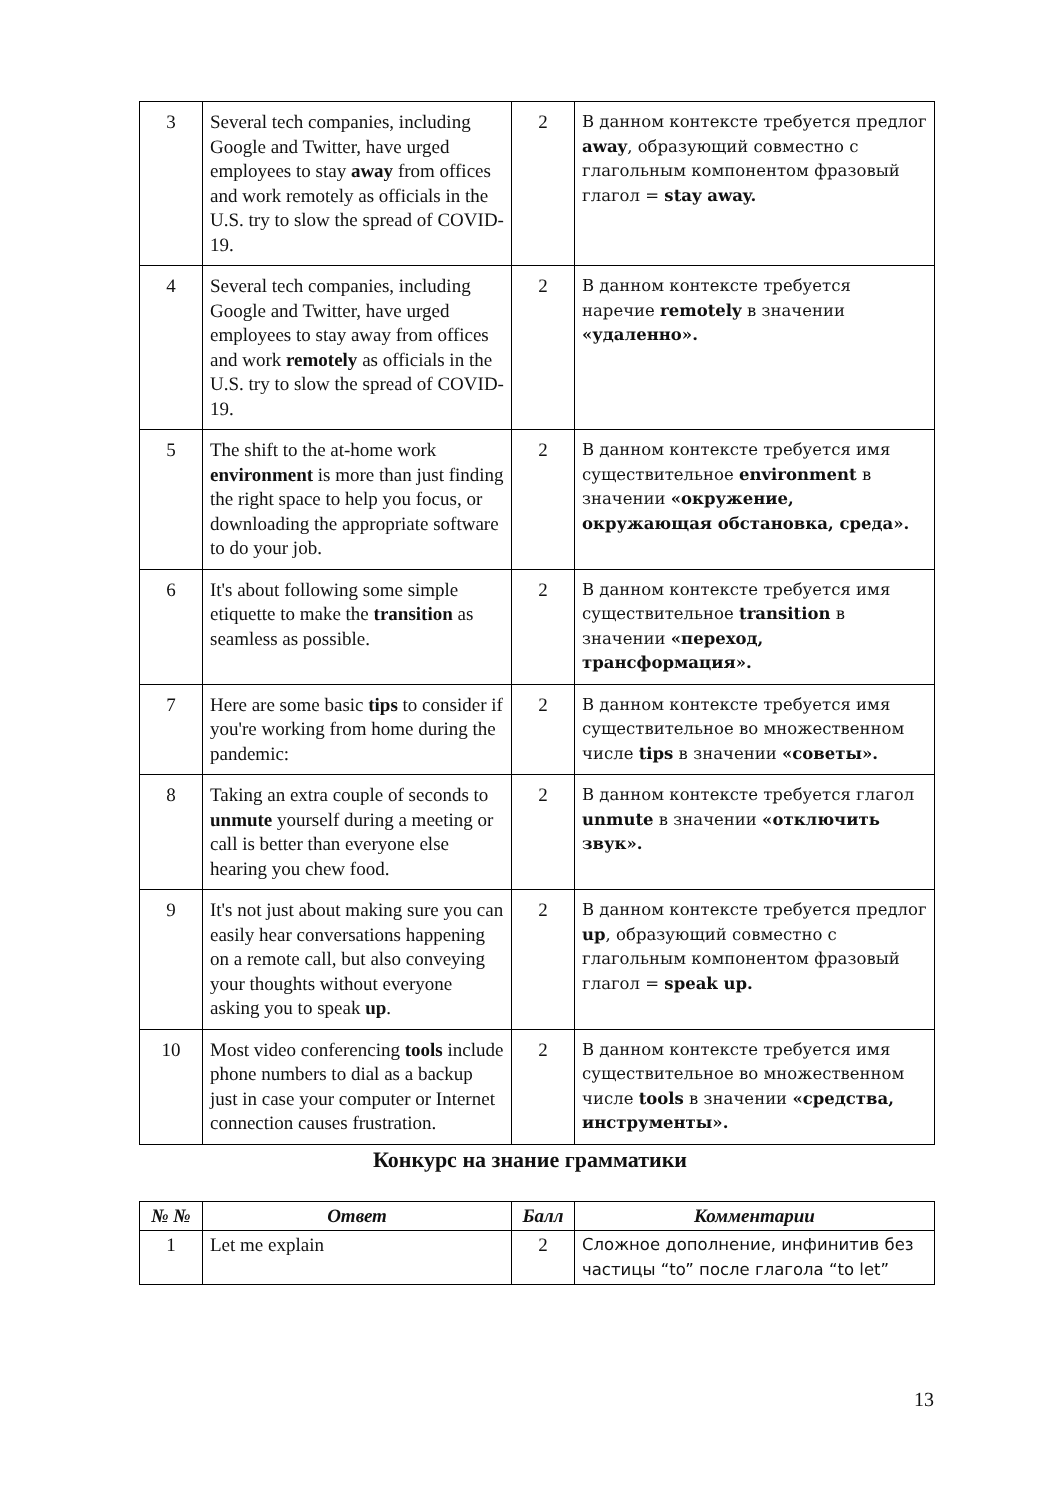| 3 | Several tech companies, including Google and Twitter, have urged employees to stay away from offices and work remotely as officials in the U.S. try to slow the spread of COVID-19. | 2 | В данном контексте требуется предлог away , образующий совместно с глагольным компонентом фразовый глагол = stay away. |
| 4 | Several tech companies, including Google and Twitter, have urged employees to stay away from offices and work remotely as officials in the U.S. try to slow the spread of COVID-19. | 2 | В данном контексте требуется наречие remotely в значении «удаленно». |
| 5 | The shift to the at-home work environment is more than just finding the right space to help you focus, or downloading the appropriate software to do your job. | 2 | В данном контексте требуется имя существительное environment в значении «окружение, окружающая обстановка, среда». |
| 6 | It's about following some simple etiquette to make the transition as seamless as possible. | 2 | В данном контексте требуется имя существительное transition в значении «переход, трансформация». |
| 7 | Here are some basic tips to consider if you're working from home during the pandemic: | 2 | В данном контексте требуется имя существительное во множественном числе tips в значении «советы». |
| 8 | Taking an extra couple of seconds to unmute yourself during a meeting or call is better than everyone else hearing you chew food. | 2 | В данном контексте требуется глагол unmute в значении «отключить звук». |
| 9 | It's not just about making sure you can easily hear conversations happening on a remote call, but also conveying your thoughts without everyone asking you to speak up . | 2 | В данном контексте требуется предлог up , образующий совместно с глагольным компонентом фразовый глагол = speak up. |
| 10 | Most video conferencing tools include phone numbers to dial as a backup just in case your computer or Internet connection causes frustration. | 2 | В данном контексте требуется имя существительное во множественном числе tools в значении «средства, инструменты». |
Конкурс на знание грамматики
| № № | Ответ | Балл | Комментарии |
| --- | --- | --- | --- |
| 1 | Let me explain | 2 | Сложное дополнение, инфинитив без частицы “to” после глагола “to let” |
13